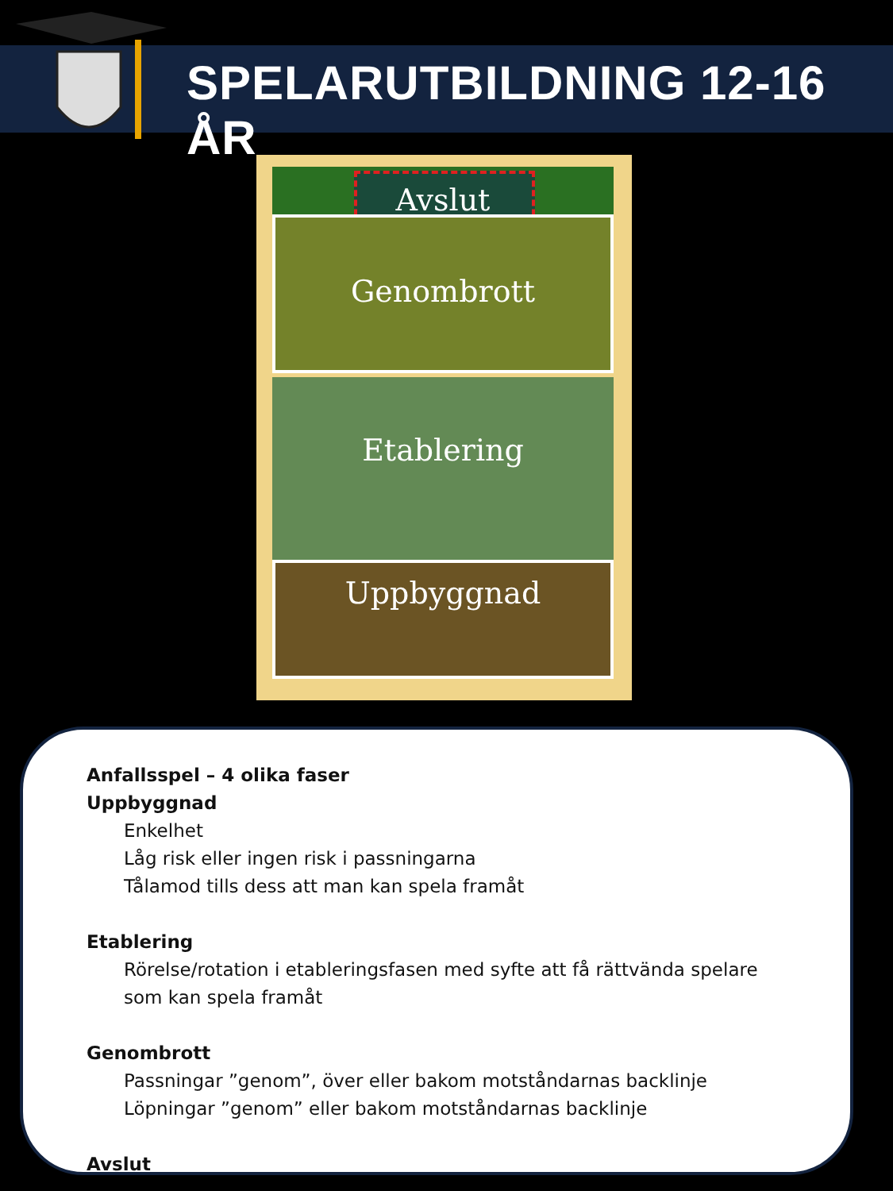SPELARUTBILDNING 12-16 ÅR
Avslut
Genombrott
Etablering
Uppbyggnad
Anfallsspel – 4 olika faser
Uppbyggnad
Enkelhet
Låg risk eller ingen risk i passningarna
Tålamod tills dess att man kan spela framåt
Etablering
Rörelse/rotation i etableringsfasen med syfte att få rättvända spelare som kan spela framåt
Genombrott
Passningar ”genom”, över eller bakom motståndarnas backlinje
Löpningar ”genom” eller bakom motståndarnas backlinje
Avslut